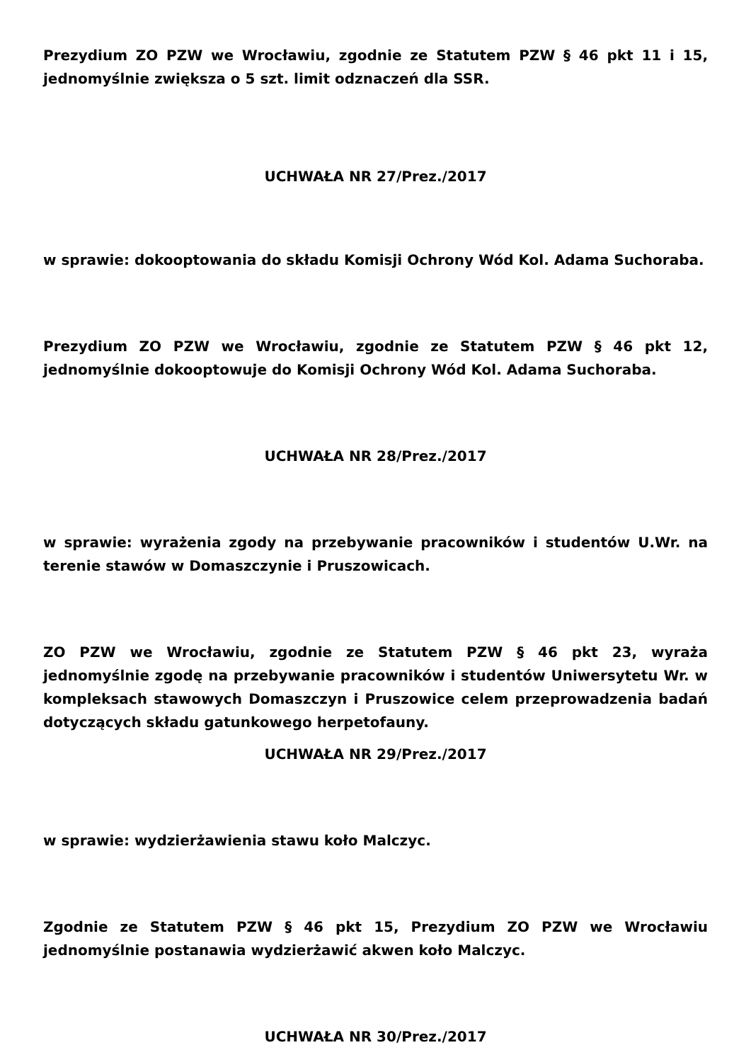Prezydium ZO PZW we Wrocławiu, zgodnie ze Statutem PZW § 46 pkt 11 i 15, jednomyślnie zwiększa o 5 szt. limit odznaczeń dla SSR.
UCHWAŁA NR 27/Prez./2017
w sprawie: dokooptowania do składu Komisji Ochrony Wód Kol. Adama Suchoraba.
Prezydium ZO PZW we Wrocławiu, zgodnie ze Statutem PZW § 46 pkt 12, jednomyślnie dokooptowuje do Komisji Ochrony Wód Kol. Adama Suchoraba.
UCHWAŁA NR 28/Prez./2017
w sprawie: wyrażenia zgody na przebywanie pracowników i studentów U.Wr. na terenie stawów w Domaszczynie i Pruszowicach.
ZO PZW we Wrocławiu, zgodnie ze Statutem PZW § 46 pkt 23, wyraża jednomyślnie zgodę na przebywanie pracowników i studentów Uniwersytetu Wr. w kompleksach stawowych Domaszczyn i Pruszowice celem przeprowadzenia badań dotyczących składu gatunkowego herpetofauny.
UCHWAŁA NR 29/Prez./2017
w sprawie: wydzierżawienia stawu koło Malczyc.
Zgodnie ze Statutem PZW § 46 pkt 15, Prezydium ZO PZW we Wrocławiu jednomyślnie postanawia wydzierżawić akwen koło Malczyc.
UCHWAŁA NR 30/Prez./2017